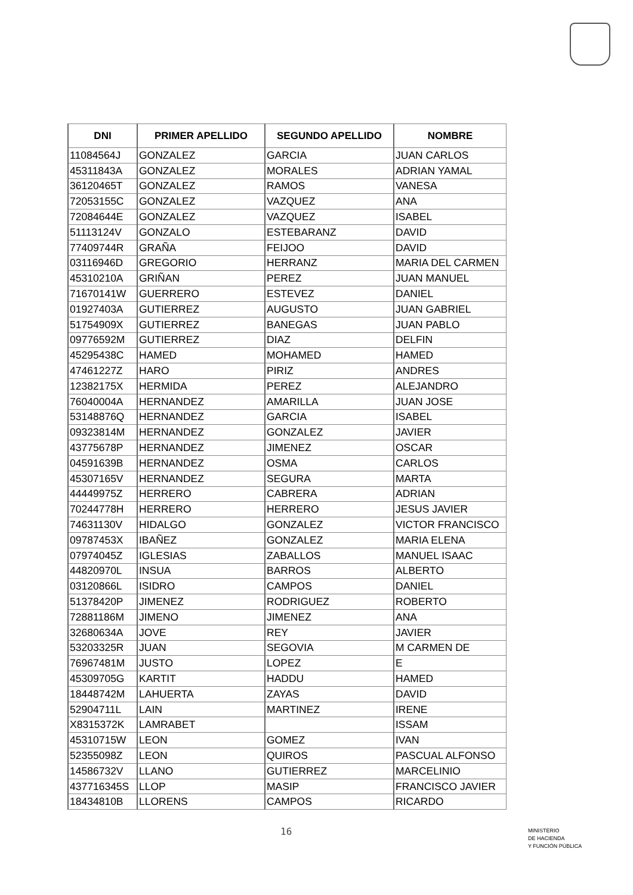| DNI | PRIMER APELLIDO | SEGUNDO APELLIDO | NOMBRE |
| --- | --- | --- | --- |
| 11084564J | GONZALEZ | GARCIA | JUAN CARLOS |
| 45311843A | GONZALEZ | MORALES | ADRIAN YAMAL |
| 36120465T | GONZALEZ | RAMOS | VANESA |
| 72053155C | GONZALEZ | VAZQUEZ | ANA |
| 72084644E | GONZALEZ | VAZQUEZ | ISABEL |
| 51113124V | GONZALO | ESTEBARANZ | DAVID |
| 77409744R | GRAÑA | FEIJOO | DAVID |
| 03116946D | GREGORIO | HERRANZ | MARIA DEL CARMEN |
| 45310210A | GRIÑAN | PEREZ | JUAN MANUEL |
| 71670141W | GUERRERO | ESTEVEZ | DANIEL |
| 01927403A | GUTIERREZ | AUGUSTO | JUAN GABRIEL |
| 51754909X | GUTIERREZ | BANEGAS | JUAN PABLO |
| 09776592M | GUTIERREZ | DIAZ | DELFIN |
| 45295438C | HAMED | MOHAMED | HAMED |
| 47461227Z | HARO | PIRIZ | ANDRES |
| 12382175X | HERMIDA | PEREZ | ALEJANDRO |
| 76040004A | HERNANDEZ | AMARILLA | JUAN JOSE |
| 53148876Q | HERNANDEZ | GARCIA | ISABEL |
| 09323814M | HERNANDEZ | GONZALEZ | JAVIER |
| 43775678P | HERNANDEZ | JIMENEZ | OSCAR |
| 04591639B | HERNANDEZ | OSMA | CARLOS |
| 45307165V | HERNANDEZ | SEGURA | MARTA |
| 44449975Z | HERRERO | CABRERA | ADRIAN |
| 70244778H | HERRERO | HERRERO | JESUS JAVIER |
| 74631130V | HIDALGO | GONZALEZ | VICTOR FRANCISCO |
| 09787453X | IBAÑEZ | GONZALEZ | MARIA ELENA |
| 07974045Z | IGLESIAS | ZABALLOS | MANUEL ISAAC |
| 44820970L | INSUA | BARROS | ALBERTO |
| 03120866L | ISIDRO | CAMPOS | DANIEL |
| 51378420P | JIMENEZ | RODRIGUEZ | ROBERTO |
| 72881186M | JIMENO | JIMENEZ | ANA |
| 32680634A | JOVE | REY | JAVIER |
| 53203325R | JUAN | SEGOVIA | M CARMEN DE |
| 76967481M | JUSTO | LOPEZ | E |
| 45309705G | KARTIT | HADDU | HAMED |
| 18448742M | LAHUERTA | ZAYAS | DAVID |
| 52904711L | LAIN | MARTINEZ | IRENE |
| X8315372K | LAMRABET | | ISSAM |
| 45310715W | LEON | GOMEZ | IVAN |
| 52355098Z | LEON | QUIROS | PASCUAL ALFONSO |
| 14586732V | LLANO | GUTIERREZ | MARCELINIO |
| 437716345S | LLOP | MASIP | FRANCISCO JAVIER |
| 18434810B | LLORENS | CAMPOS | RICARDO |
16
MINISTERIO
DE HACIENDA
Y FUNCIÓN PÚBLICA